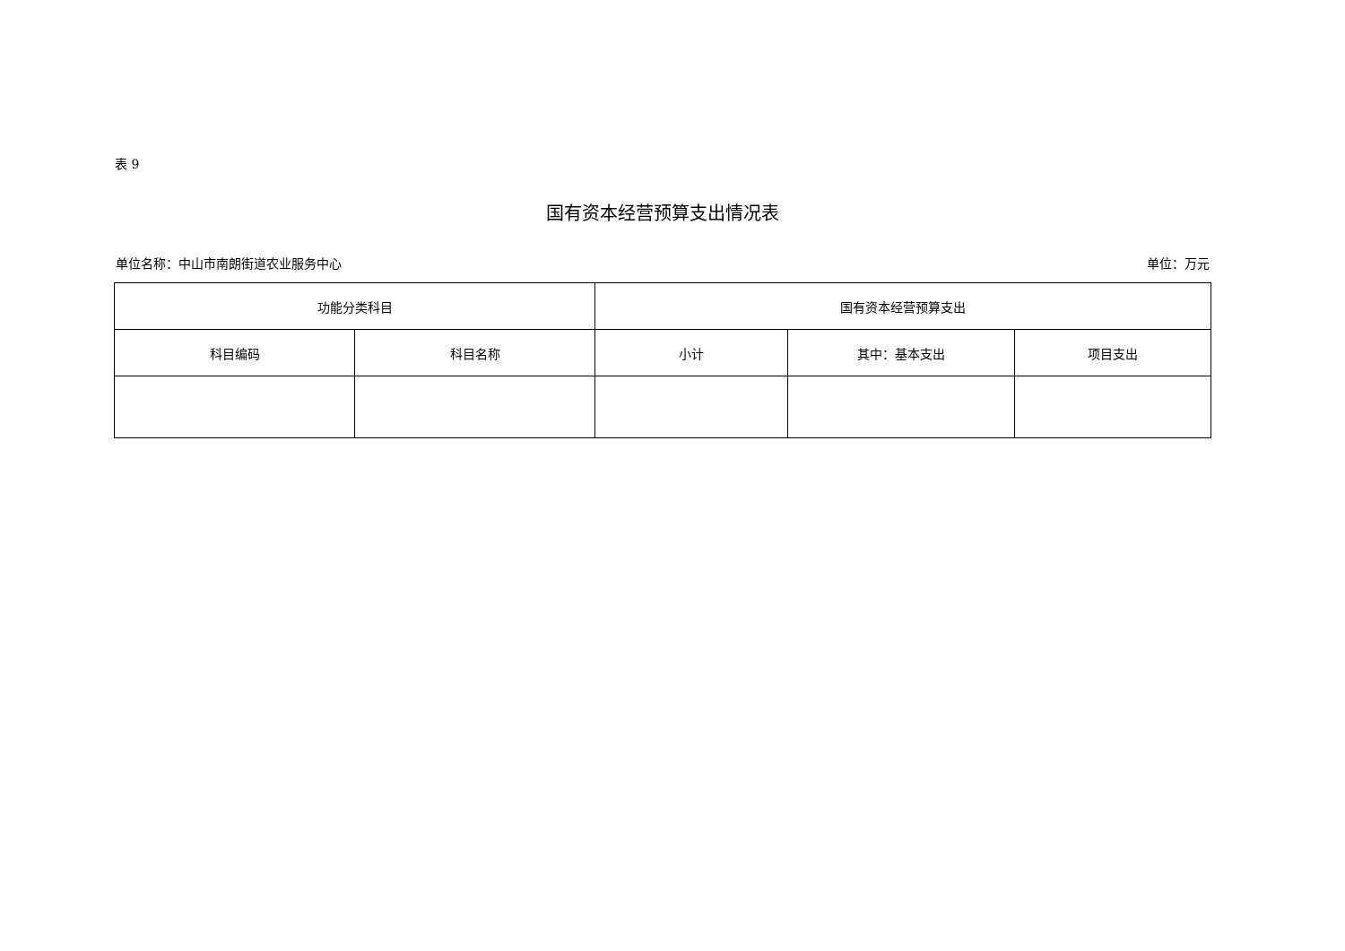表 9
国有资本经营预算支出情况表
单位名称：中山市南朗街道农业服务中心 单位：万元
| 功能分类科目 | | 国有资本经营预算支出 | | |
| --- | --- | --- | --- | --- |
| 科目编码 | 科目名称 | 小计 | 其中：基本支出 | 项目支出 |